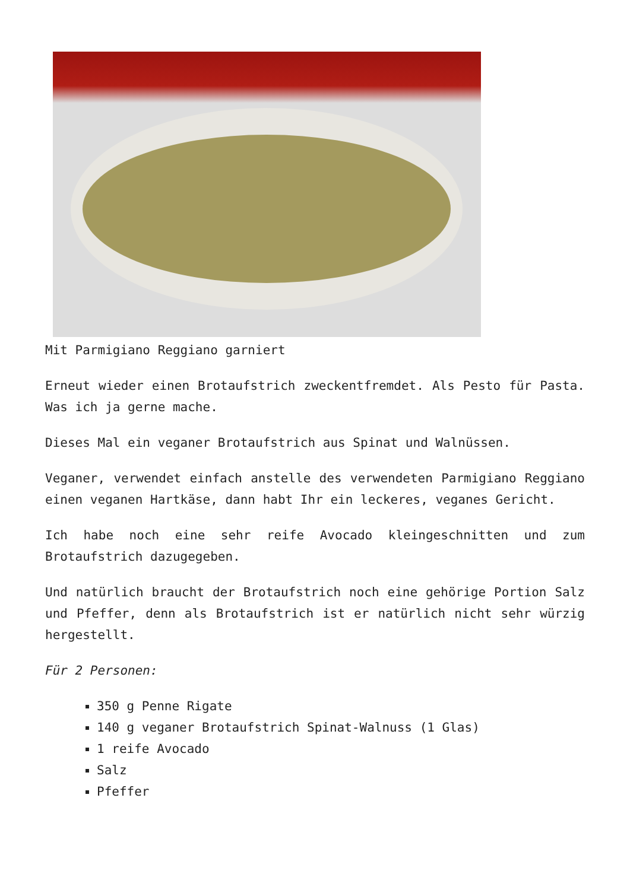Mit Parmigiano Reggiano garniert
Erneut wieder einen Brotaufstrich zweckentfremdet. Als Pesto für Pasta. Was ich ja gerne mache.
Dieses Mal ein veganer Brotaufstrich aus Spinat und Walnüssen.
Veganer, verwendet einfach anstelle des verwendeten Parmigiano Reggiano einen veganen Hartkäse, dann habt Ihr ein leckeres, veganes Gericht.
Ich habe noch eine sehr reife Avocado kleingeschnitten und zum Brotaufstrich dazugegeben.
Und natürlich braucht der Brotaufstrich noch eine gehörige Portion Salz und Pfeffer, denn als Brotaufstrich ist er natürlich nicht sehr würzig hergestellt.
Für 2 Personen:
350 g Penne Rigate
140 g veganer Brotaufstrich Spinat-Walnuss (1 Glas)
1 reife Avocado
Salz
Pfeffer